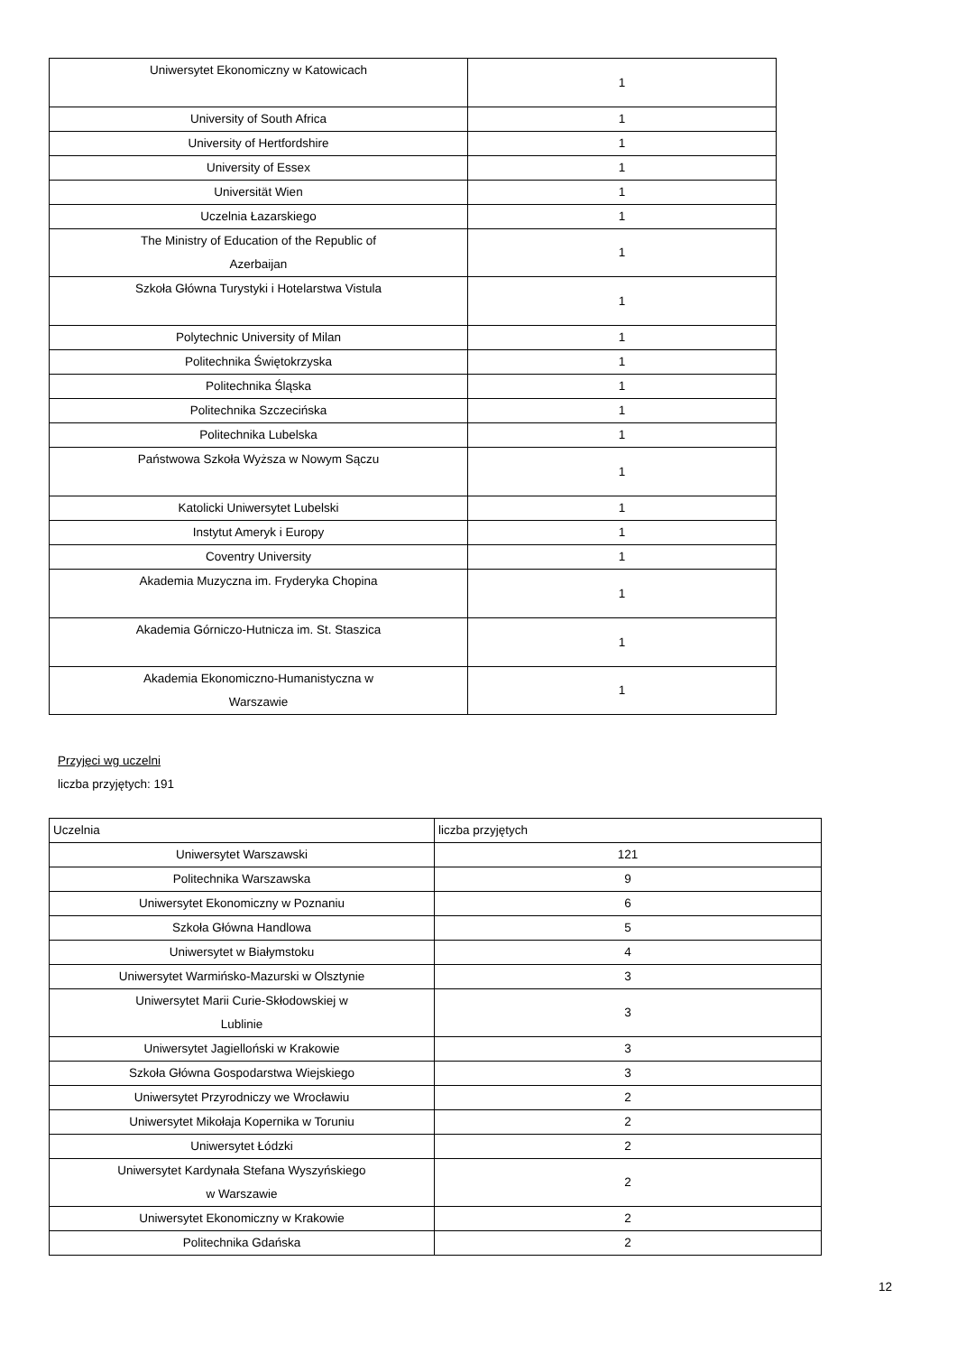| Uniwersytet Ekonomiczny w Katowicach | 1 |
| University of South Africa | 1 |
| University of Hertfordshire | 1 |
| University of Essex | 1 |
| Universität Wien | 1 |
| Uczelnia Łazarskiego | 1 |
| The Ministry of Education of the Republic of Azerbaijan | 1 |
| Szkoła Główna Turystyki i Hotelarstwa Vistula | 1 |
| Polytechnic University of Milan | 1 |
| Politechnika Świętokrzyska | 1 |
| Politechnika Śląska | 1 |
| Politechnika Szczecińska | 1 |
| Politechnika Lubelska | 1 |
| Państwowa Szkoła Wyższa w Nowym Sączu | 1 |
| Katolicki Uniwersytet Lubelski | 1 |
| Instytut Ameryk i Europy | 1 |
| Coventry University | 1 |
| Akademia Muzyczna im. Fryderyka Chopina | 1 |
| Akademia Górniczo-Hutnicza im. St. Staszica | 1 |
| Akademia Ekonomiczno-Humanistyczna w Warszawie | 1 |
Przyjęci wg uczelni
liczba przyjętych: 191
| Uczelnia | liczba przyjętych |
| Uniwersytet Warszawski | 121 |
| Politechnika Warszawska | 9 |
| Uniwersytet Ekonomiczny w Poznaniu | 6 |
| Szkoła Główna Handlowa | 5 |
| Uniwersytet w Białymstoku | 4 |
| Uniwersytet Warmińsko-Mazurski w Olsztynie | 3 |
| Uniwersytet Marii Curie-Skłodowskiej w Lublinie | 3 |
| Uniwersytet Jagielloński w Krakowie | 3 |
| Szkoła Główna Gospodarstwa Wiejskiego | 3 |
| Uniwersytet Przyrodniczy we Wrocławiu | 2 |
| Uniwersytet Mikołaja Kopernika w Toruniu | 2 |
| Uniwersytet Łódzki | 2 |
| Uniwersytet Kardynała Stefana Wyszyńskiego w Warszawie | 2 |
| Uniwersytet Ekonomiczny w Krakowie | 2 |
| Politechnika Gdańska | 2 |
12